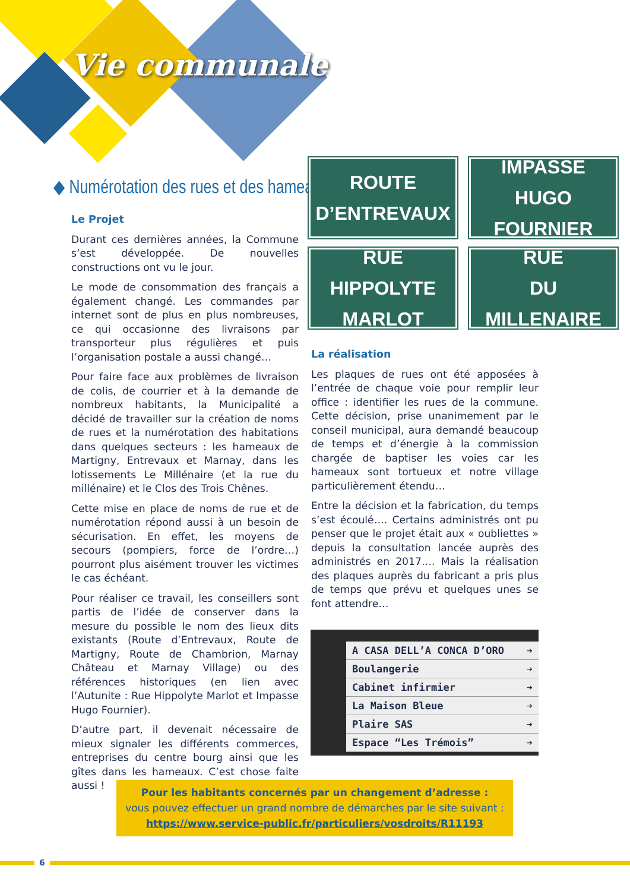Vie communale
◆ Numérotation des rues et des hameaux
Le Projet
Durant ces dernières années, la Commune s’est développée. De nouvelles constructions ont vu le jour.
Le mode de consommation des français a également changé. Les commandes par internet sont de plus en plus nombreuses, ce qui occasionne des livraisons par transporteur plus régulières et puis l’organisation postale a aussi changé…
Pour faire face aux problèmes de livraison de colis, de courrier et à la demande de nombreux habitants, la Municipalité a décidé de travailler sur la création de noms de rues et la numérotation des habitations dans quelques secteurs : les hameaux de Martigny, Entrevaux et Marnay, dans les lotissements Le Millénaire (et la rue du millénaire) et le Clos des Trois Chênes.
Cette mise en place de noms de rue et de numérotation répond aussi à un besoin de sécurisation. En effet, les moyens de secours (pompiers, force de l’ordre…) pourront plus aisément trouver les victimes le cas échéant.
Pour réaliser ce travail, les conseillers sont partis de l’idée de conserver dans la mesure du possible le nom des lieux dits existants (Route d’Entrevaux, Route de Martigny, Route de Chambrion, Marnay Château et Marnay Village) ou des références historiques (en lien avec l’Autunite : Rue Hippolyte Marlot et Impasse Hugo Fournier).
D’autre part, il devenait nécessaire de mieux signaler les différents commerces, entreprises du centre bourg ainsi que les gîtes dans les hameaux. C’est chose faite aussi !
ROUTE
D’ENTREVAUX
IMPASSE
HUGO FOURNIER
RUE
HIPPOLYTE MARLOT
RUE
DU MILLENAIRE
La réalisation
Les plaques de rues ont été apposées à l’entrée de chaque voie pour remplir leur office : identifier les rues de la commune. Cette décision, prise unanimement par le conseil municipal, aura demandé beaucoup de temps et d’énergie à la commission chargée de baptiser les voies car les hameaux sont tortueux et notre village particulièrement étendu…
Entre la décision et la fabrication, du temps s’est écoulé…. Certains administrés ont pu penser que le projet était aux « oubliettes » depuis la consultation lancée auprès des administrés en 2017…. Mais la réalisation des plaques auprès du fabricant a pris plus de temps que prévu et quelques unes se font attendre…
A CASA DELL’A CONCA D’ORO ➔
Boulangerie ➔
Cabinet infirmier ➔
La Maison Bleue ➔
Plaire SAS ➔
Espace “Les Trémois” ➔
Pour les habitants concernés par un changement d’adresse :
vous pouvez effectuer un grand nombre de démarches par le site suivant :
https://www.service-public.fr/particuliers/vosdroits/R11193
6